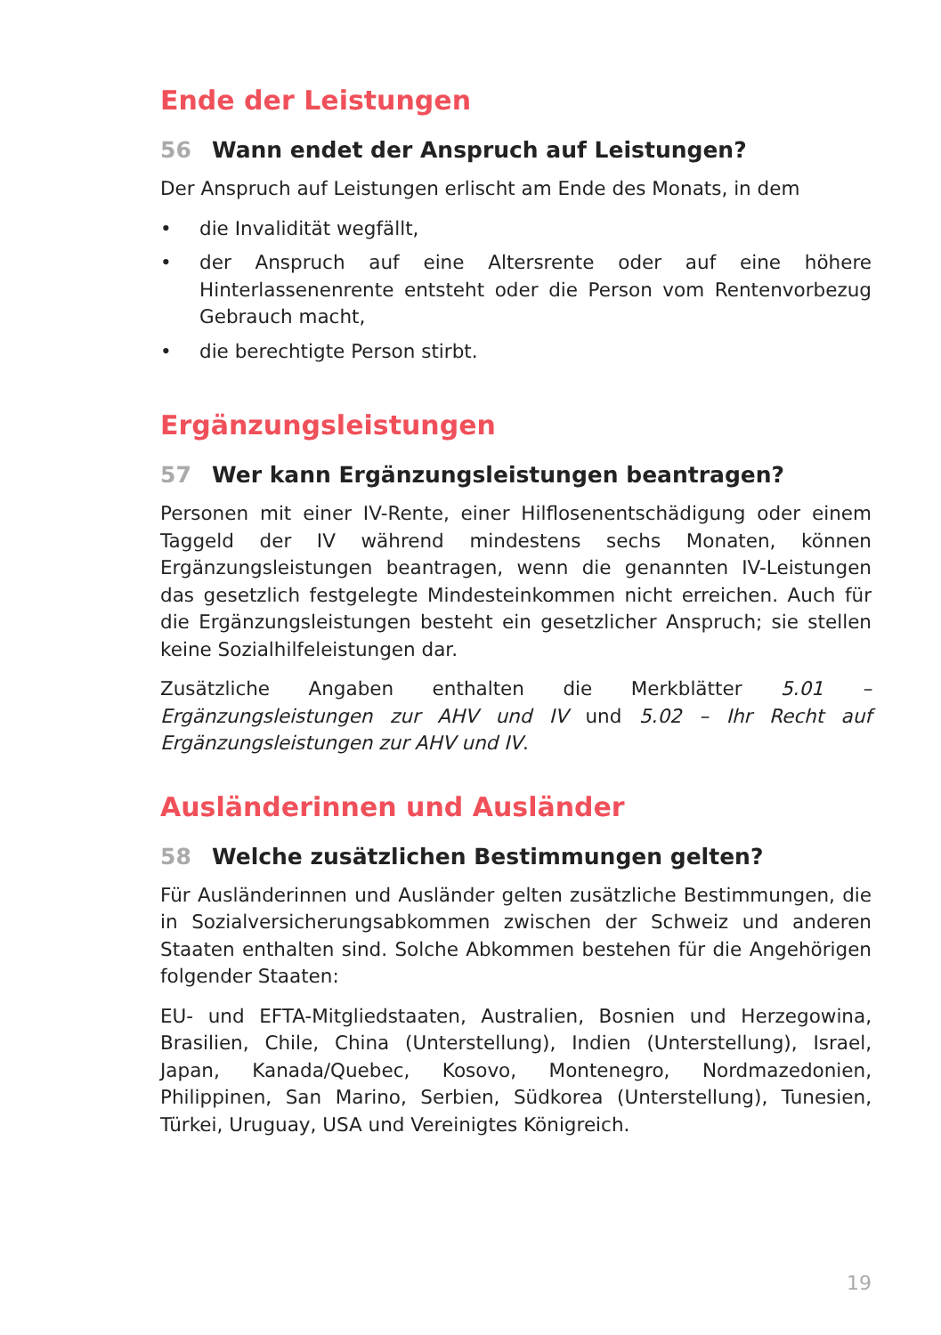Ende der Leistungen
56 Wann endet der Anspruch auf Leistungen?
Der Anspruch auf Leistungen erlischt am Ende des Monats, in dem
• die Invalidität wegfällt,
• der Anspruch auf eine Altersrente oder auf eine höhere Hinterlassenenrente entsteht oder die Person vom Rentenvorbezug Gebrauch macht,
• die berechtigte Person stirbt.
Ergänzungsleistungen
57 Wer kann Ergänzungsleistungen beantragen?
Personen mit einer IV-Rente, einer Hilflosenentschädigung oder einem Taggeld der IV während mindestens sechs Monaten, können Ergänzungsleistungen beantragen, wenn die genannten IV-Leistungen das gesetzlich festgelegte Mindesteinkommen nicht erreichen. Auch für die Ergänzungsleistungen besteht ein gesetzlicher Anspruch; sie stellen keine Sozialhilfeleistungen dar.
Zusätzliche Angaben enthalten die Merkblätter 5.01 – Ergänzungsleistungen zur AHV und IV und 5.02 – Ihr Recht auf Ergänzungsleistungen zur AHV und IV.
Ausländerinnen und Ausländer
58 Welche zusätzlichen Bestimmungen gelten?
Für Ausländerinnen und Ausländer gelten zusätzliche Bestimmungen, die in Sozialversicherungsabkommen zwischen der Schweiz und anderen Staaten enthalten sind. Solche Abkommen bestehen für die Angehörigen folgender Staaten:
EU- und EFTA-Mitgliedstaaten, Australien, Bosnien und Herzegowina, Brasilien, Chile, China (Unterstellung), Indien (Unterstellung), Israel, Japan, Kanada/Quebec, Kosovo, Montenegro, Nordmazedonien, Philippinen, San Marino, Serbien, Südkorea (Unterstellung), Tunesien, Türkei, Uruguay, USA und Vereinigtes Königreich.
19